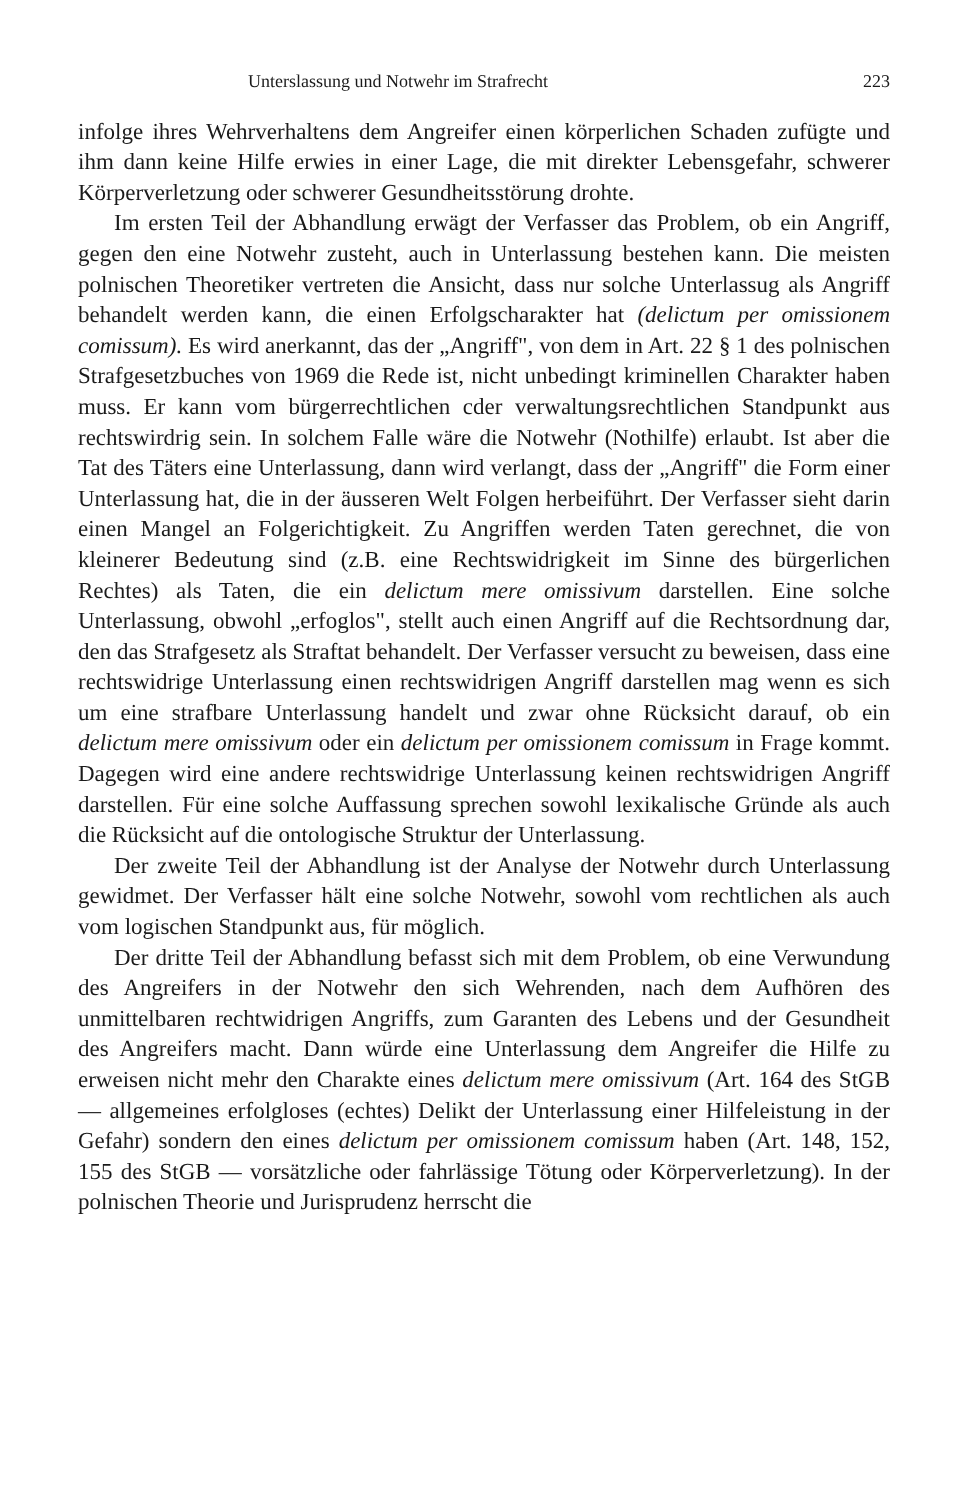Unterslassung und Notwehr im Strafrecht 223
infolge ihres Wehrverhaltens dem Angreifer einen körperlichen Schaden zufügte und ihm dann keine Hilfe erwies in einer Lage, die mit direkter Lebensgefahr, schwerer Körperverletzung oder schwerer Gesundheitsstörung drohte.
Im ersten Teil der Abhandlung erwägt der Verfasser das Problem, ob ein Angriff, gegen den eine Notwehr zusteht, auch in Unterlassung bestehen kann. Die meisten polnischen Theoretiker vertreten die Ansicht, dass nur solche Unterlassug als Angriff behandelt werden kann, die einen Erfolgscharakter hat (delictum per omissionem comissum). Es wird anerkannt, das der „Angriff", von dem in Art. 22 § 1 des polnischen Strafgesetzbuches von 1969 die Rede ist, nicht unbedingt kriminellen Charakter haben muss. Er kann vom bürgerrechtlichen cder verwaltungsrechtlichen Standpunkt aus rechtswirdrig sein. In solchem Falle wäre die Notwehr (Nothilfe) erlaubt. Ist aber die Tat des Täters eine Unterlassung, dann wird verlangt, dass der „Angriff" die Form einer Unterlassung hat, die in der äusseren Welt Folgen herbeiführt. Der Verfasser sieht darin einen Mangel an Folgerichtigkeit. Zu Angriffen werden Taten gerechnet, die von kleinerer Bedeutung sind (z.B. eine Rechtswidrigkeit im Sinne des bürgerlichen Rechtes) als Taten, die ein delictum mere omissivum darstellen. Eine solche Unterlassung, obwohl „erfoglos", stellt auch einen Angriff auf die Rechtsordnung dar, den das Strafgesetz als Straftat behandelt. Der Verfasser versucht zu beweisen, dass eine rechtswidrige Unterlassung einen rechtswidrigen Angriff darstellen mag wenn es sich um eine strafbare Unterlassung handelt und zwar ohne Rücksicht darauf, ob ein delictum mere omissivum oder ein delictum per omissionem comissum in Frage kommt. Dagegen wird eine andere rechtswidrige Unterlassung keinen rechtswidrigen Angriff darstellen. Für eine solche Auffassung sprechen sowohl lexikalische Gründe als auch die Rücksicht auf die ontologische Struktur der Unterlassung.
Der zweite Teil der Abhandlung ist der Analyse der Notwehr durch Unterlassung gewidmet. Der Verfasser hält eine solche Notwehr, sowohl vom rechtlichen als auch vom logischen Standpunkt aus, für möglich.
Der dritte Teil der Abhandlung befasst sich mit dem Problem, ob eine Verwundung des Angreifers in der Notwehr den sich Wehrenden, nach dem Aufhören des unmittelbaren rechtwidrigen Angriffs, zum Garanten des Lebens und der Gesundheit des Angreifers macht. Dann würde eine Unterlassung dem Angreifer die Hilfe zu erweisen nicht mehr den Charakte eines delictum mere omissivum (Art. 164 des StGB — allgemeines erfolgloses (echtes) Delikt der Unterlassung einer Hilfeleistung in der Gefahr) sondern den eines delictum per omissionem comissum haben (Art. 148, 152, 155 des StGB — vorsätzliche oder fahrlässige Tötung oder Körperverletzung). In der polnischen Theorie und Jurisprudenz herrscht die